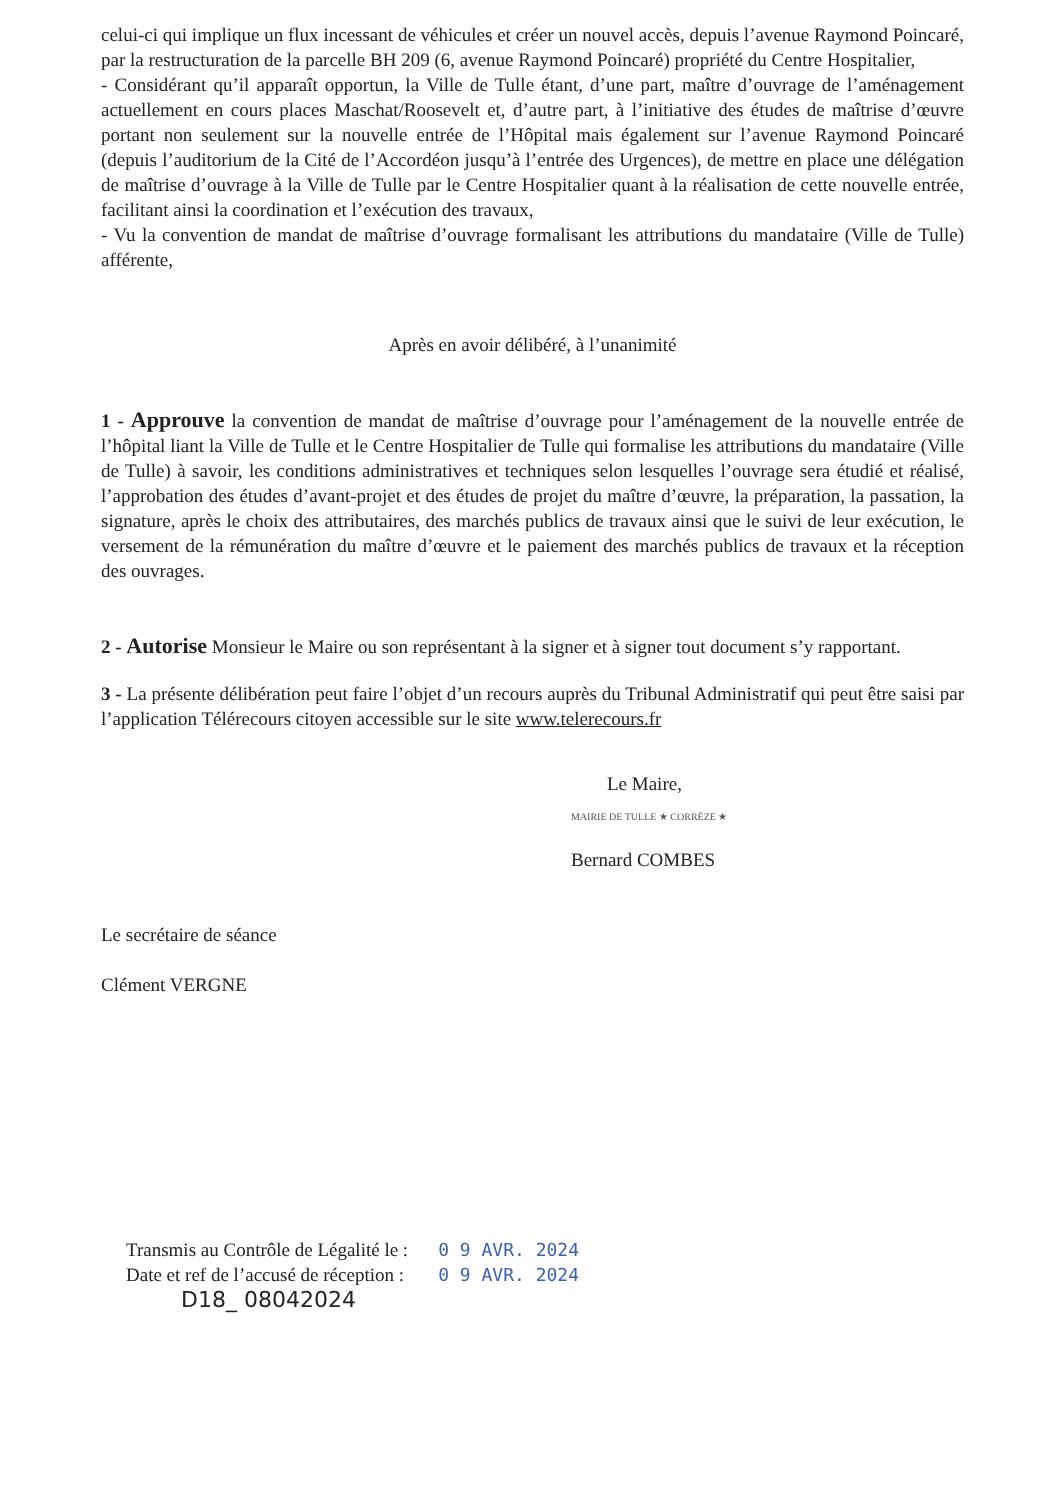celui-ci qui implique un flux incessant de véhicules et créer un nouvel accès, depuis l’avenue Raymond Poincaré, par la restructuration de la parcelle BH 209 (6, avenue Raymond Poincaré) propriété du Centre Hospitalier,
- Considérant qu’il apparaît opportun, la Ville de Tulle étant, d’une part, maître d’ouvrage de l’aménagement actuellement en cours places Maschat/Roosevelt et, d’autre part, à l’initiative des études de maîtrise d’œuvre portant non seulement sur la nouvelle entrée de l’Hôpital mais également sur l’avenue Raymond Poincaré (depuis l’auditorium de la Cité de l’Accordéon jusqu’à l’entrée des Urgences), de mettre en place une délégation de maîtrise d’ouvrage à la Ville de Tulle par le Centre Hospitalier quant à la réalisation de cette nouvelle entrée, facilitant ainsi la coordination et l’exécution des travaux,
- Vu la convention de mandat de maîtrise d’ouvrage formalisant les attributions du mandataire (Ville de Tulle) afférente,
Après en avoir délibéré, à l’unanimité
1 - Approuve la convention de mandat de maîtrise d’ouvrage pour l’aménagement de la nouvelle entrée de l’hôpital liant la Ville de Tulle et le Centre Hospitalier de Tulle qui formalise les attributions du mandataire (Ville de Tulle) à savoir, les conditions administratives et techniques selon lesquelles l’ouvrage sera étudié et réalisé, l’approbation des études d’avant-projet et des études de projet du maître d’œuvre, la préparation, la passation, la signature, après le choix des attributaires, des marchés publics de travaux ainsi que le suivi de leur exécution, le versement de la rémunération du maître d’œuvre et le paiement des marchés publics de travaux et la réception des ouvrages.
2 - Autorise Monsieur le Maire ou son représentant à la signer et à signer tout document s’y rapportant.
3 - La présente délibération peut faire l’objet d’un recours auprès du Tribunal Administratif qui peut être saisi par l’application Télérecours citoyen accessible sur le site www.telerecours.fr
Le Maire,
MAIRIE DE TULLE ★ CORRÈZE ★
Bernard COMBES
Le secrétaire de séance
Clément VERGNE
Transmis au Contrôle de Légalité le :
Date et ref de l’accusé de réception :
0 9 AVR. 2024
0 9 AVR. 2024
D18_ 08042024